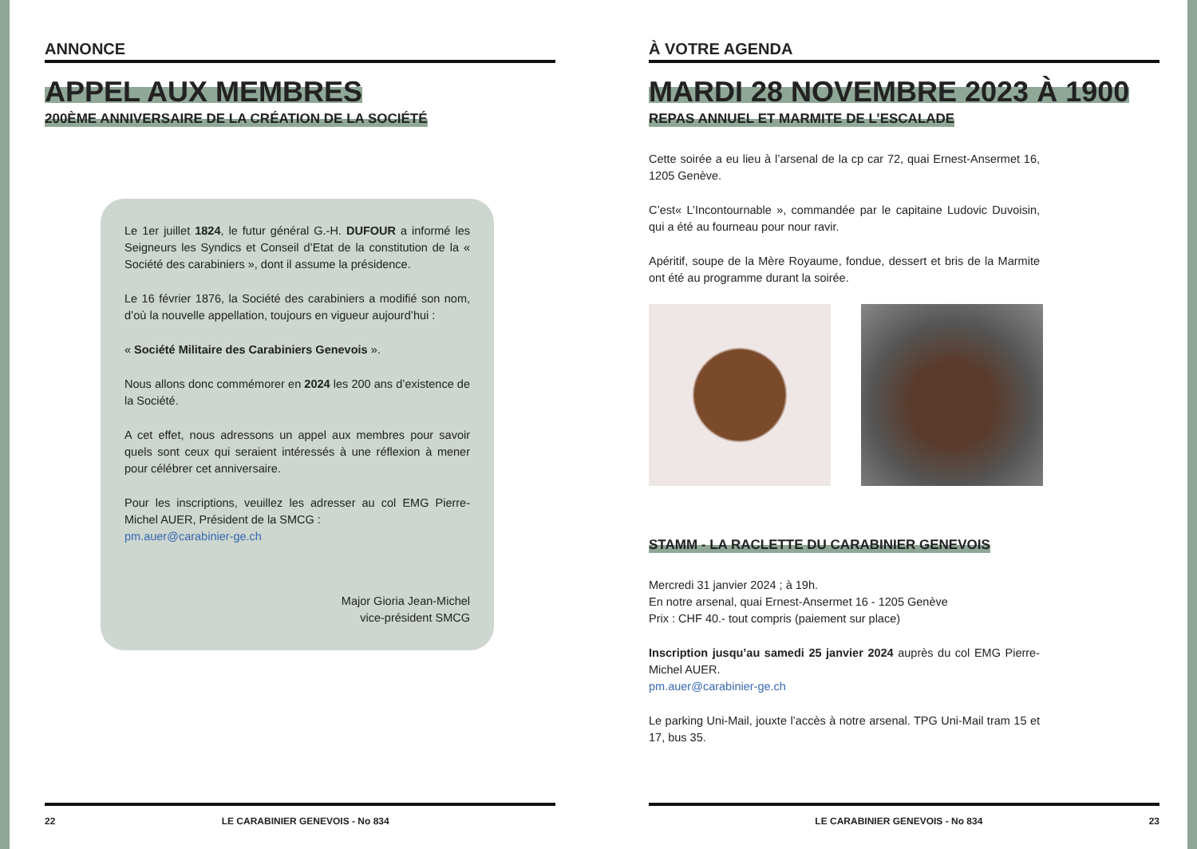ANNONCE
APPEL AUX MEMBRES
200ÈME ANNIVERSAIRE DE LA CRÉATION DE LA SOCIÉTÉ
Le 1er juillet 1824, le futur général G.-H. DUFOUR a informé les Seigneurs les Syndics et Conseil d’Etat de la constitution de la « Société des carabiniers », dont il assume la présidence.
Le 16 février 1876, la Société des carabiniers a modifié son nom, d’où la nouvelle appellation, toujours en vigueur aujourd’hui :
« Société Militaire des Carabiniers Genevois ».
Nous allons donc commémorer en 2024 les 200 ans d’existence de la Société.
A cet effet, nous adressons un appel aux membres pour savoir quels sont ceux qui seraient intéressés à une réflexion à mener pour célébrer cet anniversaire.
Pour les inscriptions, veuillez les adresser au col EMG Pierre-Michel AUER, Président de la SMCG :
pm.auer@carabinier-ge.ch
Major Gioria Jean-Michel
vice-président SMCG
22 LE CARABINIER GENEVOIS - No 834
À VOTRE AGENDA
MARDI 28 NOVEMBRE 2023 À 1900
REPAS ANNUEL ET MARMITE DE L’ESCALADE
Cette soirée a eu lieu à l’arsenal de la cp car 72, quai Ernest-Ansermet 16, 1205 Genève.
C’est« L’Incontournable », commandée par le capitaine Ludovic Duvoisin, qui a été au fourneau pour nour ravir.
Apéritif, soupe de la Mère Royaume, fondue, dessert et bris de la Marmite ont été au programme durant la soirée.
STAMM - LA RACLETTE DU CARABINIER GENEVOIS
Mercredi 31 janvier 2024 ; à 19h.
En notre arsenal, quai Ernest-Ansermet 16 - 1205 Genève
Prix : CHF 40.- tout compris (paiement sur place)
Inscription jusqu’au samedi 25 janvier 2024 auprès du col EMG Pierre-Michel AUER.
pm.auer@carabinier-ge.ch
Le parking Uni-Mail, jouxte l’accès à notre arsenal. TPG Uni-Mail tram 15 et 17, bus 35.
LE CARABINIER GENEVOIS - No 834 23